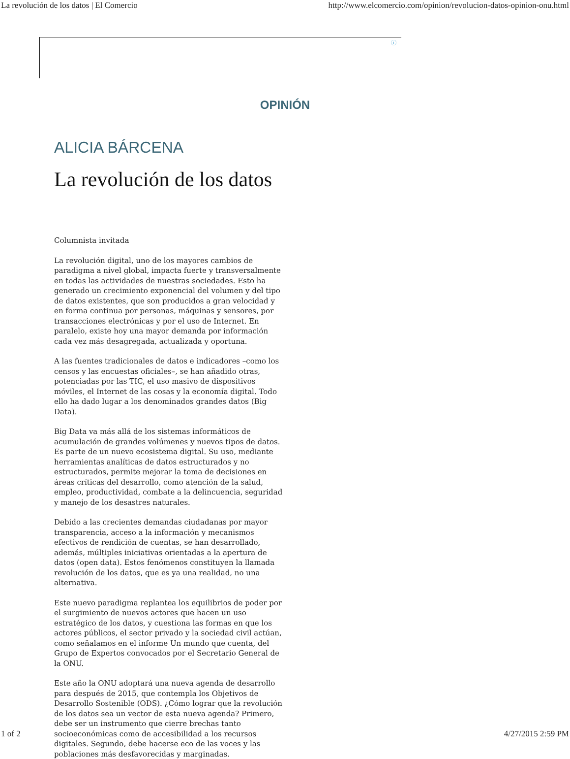La revolución de los datos | El Comercio http://www.elcomercio.com/opinion/revolucion-datos-opinion-onu.html
ⓘ
OPINIÓN
ALICIA BÁRCENA
La revolución de los datos
Columnista invitada
La revolución digital, uno de los mayores cambios de paradigma a nivel global, impacta fuerte y transversalmente en todas las actividades de nuestras sociedades. Esto ha generado un crecimiento exponencial del volumen y del tipo de datos existentes, que son producidos a gran velocidad y en forma continua por personas, máquinas y sensores, por transacciones electrónicas y por el uso de Internet. En paralelo, existe hoy una mayor demanda por información cada vez más desagregada, actualizada y oportuna.
A las fuentes tradicionales de datos e indicadores –como los censos y las encuestas oficiales–, se han añadido otras, potenciadas por las TIC, el uso masivo de dispositivos móviles, el Internet de las cosas y la economía digital. Todo ello ha dado lugar a los denominados grandes datos (Big Data).
Big Data va más allá de los sistemas informáticos de acumulación de grandes volúmenes y nuevos tipos de datos. Es parte de un nuevo ecosistema digital. Su uso, mediante herramientas analíticas de datos estructurados y no estructurados, permite mejorar la toma de decisiones en áreas críticas del desarrollo, como atención de la salud, empleo, productividad, combate a la delincuencia, seguridad y manejo de los desastres naturales.
Debido a las crecientes demandas ciudadanas por mayor transparencia, acceso a la información y mecanismos efectivos de rendición de cuentas, se han desarrollado, además, múltiples iniciativas orientadas a la apertura de datos (open data). Estos fenómenos constituyen la llamada revolución de los datos, que es ya una realidad, no una alternativa.
Este nuevo paradigma replantea los equilibrios de poder por el surgimiento de nuevos actores que hacen un uso estratégico de los datos, y cuestiona las formas en que los actores públicos, el sector privado y la sociedad civil actúan, como señalamos en el informe Un mundo que cuenta, del Grupo de Expertos convocados por el Secretario General de la ONU.
Este año la ONU adoptará una nueva agenda de desarrollo para después de 2015, que contempla los Objetivos de Desarrollo Sostenible (ODS). ¿Cómo lograr que la revolución de los datos sea un vector de esta nueva agenda? Primero, debe ser un instrumento que cierre brechas tanto socioeconómicas como de accesibilidad a los recursos digitales. Segundo, debe hacerse eco de las voces y las poblaciones más desfavorecidas y marginadas.
1 of 2 4/27/2015 2:59 PM